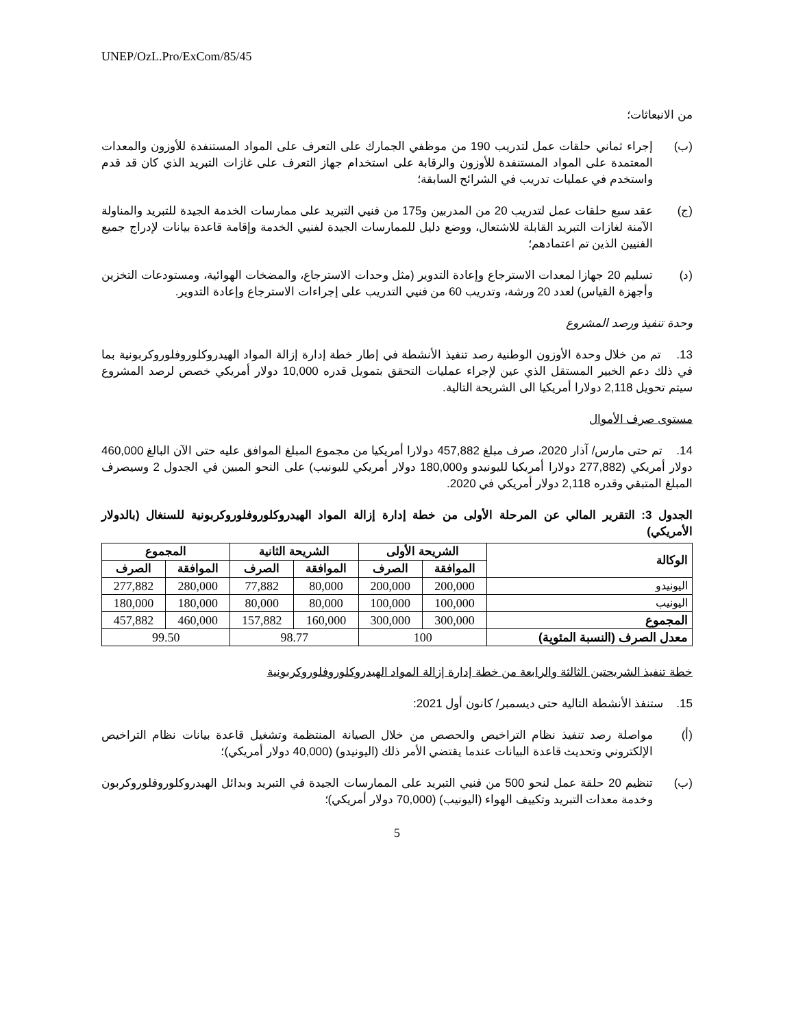UNEP/OzL.Pro/ExCom/85/45
من الانبعاثات؛
(ب) إجراء ثماني حلقات عمل لتدريب 190 من موظفي الجمارك على التعرف على المواد المستنفدة للأوزون والمعدات المعتمدة على المواد المستنفدة للأوزون والرقابة على استخدام جهاز التعرف على غازات التبريد الذي كان قد قدم واستخدم في عمليات تدريب في الشرائح السابقة؛
(ج) عقد سبع حلقات عمل لتدريب 20 من المدربين و175 من فنيي التبريد على ممارسات الخدمة الجيدة للتبريد والمناولة الآمنة لغازات التبريد القابلة للاشتعال، ووضع دليل للممارسات الجيدة لفنيي الخدمة وإقامة قاعدة بيانات لإدراج جميع الفنيين الذين تم اعتمادهم؛
(د) تسليم 20 جهازا لمعدات الاسترجاع وإعادة التدوير (مثل وحدات الاسترجاع، والمضخات الهوائية، ومستودعات التخزين وأجهزة القياس) لعدد 20 ورشة، وتدريب 60 من فنيي التدريب على إجراءات الاسترجاع وإعادة التدوير.
وحدة تنفيذ ورصد المشروع
13. تم من خلال وحدة الأوزون الوطنية رصد تنفيذ الأنشطة في إطار خطة إدارة إزالة المواد الهيدروكلوروفلوروكربونية بما في ذلك دعم الخبير المستقل الذي عين لإجراء عمليات التحقق بتمويل قدره 10,000 دولار أمريكي خصص لرصد المشروع سيتم تحويل 2,118 دولارا أمريكيا الى الشريحة التالية.
مستوى صرف الأموال
14. تم حتى مارس/ آذار 2020، صرف مبلغ 457,882 دولارا أمريكيا من مجموع المبلغ الموافق عليه حتى الآن البالغ 460,000 دولار أمريكي (277,882 دولارا أمريكيا لليونيدو و180,000 دولار أمريكي لليونيب) على النحو المبين في الجدول 2 وسيصرف المبلغ المتبقي وقدره 2,118 دولار أمريكي في 2020.
الجدول 3: التقرير المالي عن المرحلة الأولى من خطة إدارة إزالة المواد الهيدروكلوروفلوروكربونية للسنغال (بالدولار الأمريكي)
| الوكالة | الشريحة الأولى | | الشريحة الثانية | | المجموع | |
| --- | --- | --- | --- | --- | --- | --- |
| | الموافقة | الصرف | الموافقة | الصرف | الموافقة | الصرف |
| اليونيدو | 200,000 | 200,000 | 80,000 | 77,882 | 280,000 | 277,882 |
| اليونيب | 100,000 | 100,000 | 80,000 | 80,000 | 180,000 | 180,000 |
| المجموع | 300,000 | 300,000 | 160,000 | 157,882 | 460,000 | 457,882 |
| معدل الصرف (النسبة المئوية) | 100 | | 98.77 | | 99.50 | |
خطة تنفيذ الشريحتين الثالثة والرابعة من خطة إدارة إزالة المواد الهيدروكلوروفلوروكربونية
15. ستنفذ الأنشطة التالية حتى ديسمبر/ كانون أول 2021:
(أ) مواصلة رصد تنفيذ نظام التراخيص والحصص من خلال الصيانة المنتظمة وتشغيل قاعدة بيانات نظام التراخيص الإلكتروني وتحديث قاعدة البيانات عندما يقتضي الأمر ذلك (اليونيدو) (40,000 دولار أمريكي)؛
(ب) تنظيم 20 حلقة عمل لنحو 500 من فنيي التبريد على الممارسات الجيدة في التبريد وبدائل الهيدروكلوروفلوروكربون وخدمة معدات التبريد وتكييف الهواء (اليونيب) (70,000 دولار أمريكي)؛
5